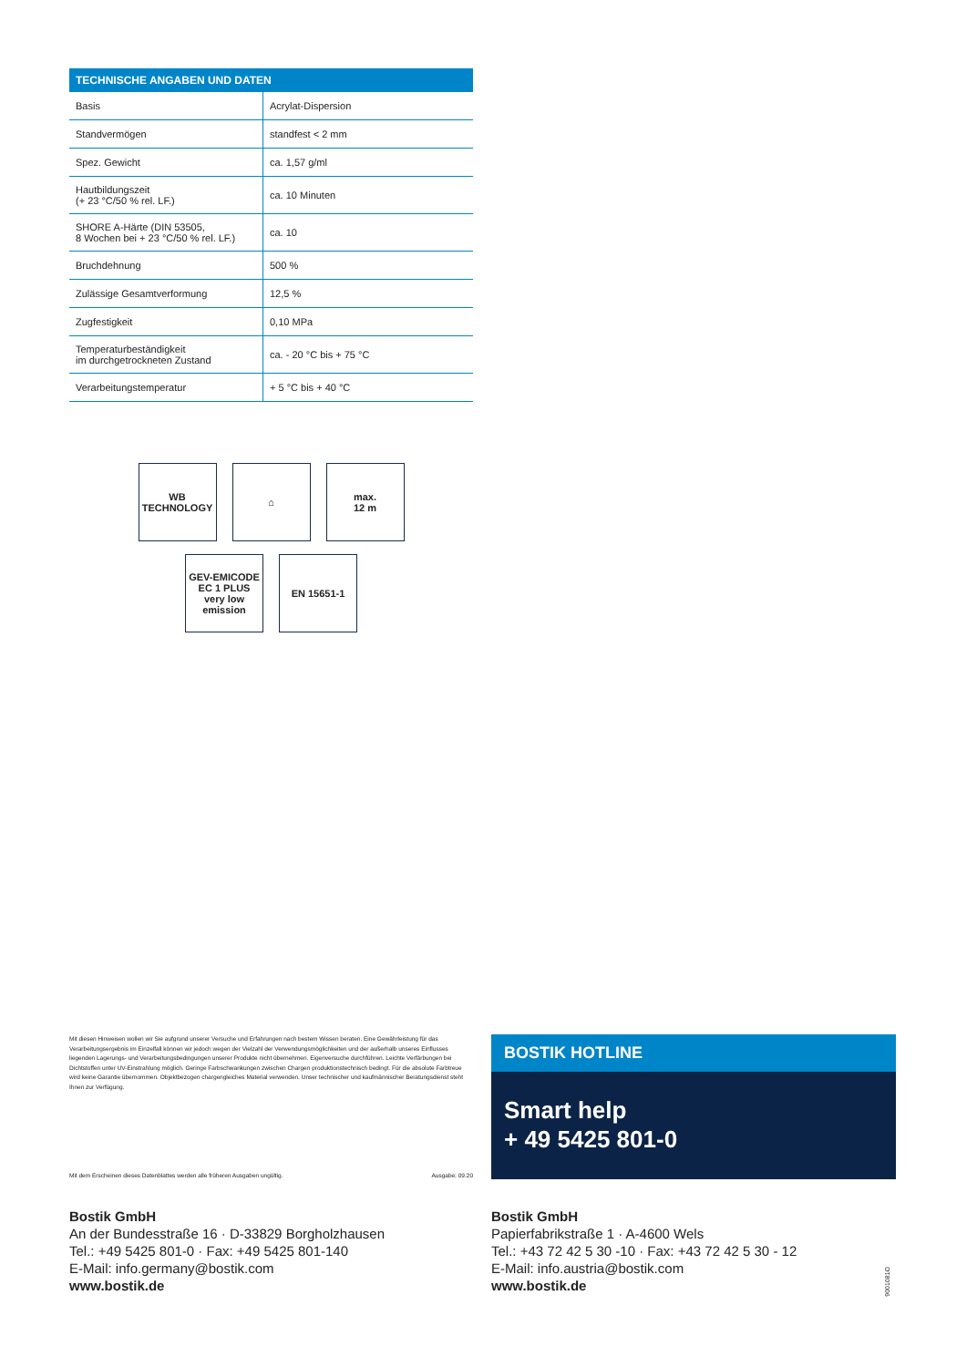| TECHNISCHE ANGABEN UND DATEN | |
| --- | --- |
| Basis | Acrylat-Dispersion |
| Standvermögen | standfest < 2 mm |
| Spez. Gewicht | ca. 1,57 g/ml |
| Hautbildungszeit (+ 23 °C/50 % rel. LF.) | ca. 10 Minuten |
| SHORE A-Härte (DIN 53505, 8 Wochen bei + 23 °C/50 % rel. LF.) | ca. 10 |
| Bruchdehnung | 500 % |
| Zulässige Gesamtverformung | 12,5 % |
| Zugfestigkeit | 0,10 MPa |
| Temperaturbeständigkeit im durchgetrockneten Zustand | ca. - 20 °C bis + 75 °C |
| Verarbeitungstemperatur | + 5 °C bis + 40 °C |
WB
TECHNOLOGY
⌂ max.
12 m
GEV-EMICODE
EC 1 PLUS
very low emission
EN 15651-1
Mit diesen Hinweisen wollen wir Sie aufgrund unserer Versuche und Erfahrungen nach bestem Wissen beraten. Eine Gewährleistung für das Verarbeitungsergebnis im Einzelfall können wir jedoch wegen der Vielzahl der Verwendungsmöglichkeiten und der außerhalb unseres Einflusses liegenden Lagerungs- und Verarbeitungsbedingungen unserer Produkte nicht übernehmen. Eigenversuche durchführen. Leichte Verfärbungen bei Dichtstoffen unter UV-Einstrahlung möglich. Geringe Farbschwankungen zwischen Chargen produktionstechnisch bedingt. Für die absolute Farbtreue wird keine Garantie übernommen. Objektbezogen chargengleiches Material verwenden. Unser technischer und kaufmännischer Beratungsdienst steht Ihnen zur Verfügung.
Mit dem Erscheinen dieses Datenblattes werden alle früheren Ausgaben ungültig. Ausgabe: 09.20
BOSTIK HOTLINE
Smart help
+ 49 5425 801-0
Bostik GmbH
An der Bundesstraße 16 · D-33829 Borgholzhausen
Tel.: +49 5425 801-0 · Fax: +49 5425 801-140
E-Mail: info.germany@bostik.com
www.bostik.de
Bostik GmbH
Papierfabrikstraße 1 · A-4600 Wels
Tel.: +43 72 42 5 30 -10 · Fax: +43 72 42 5 30 - 12
E-Mail: info.austria@bostik.com
www.bostik.de
9001081O